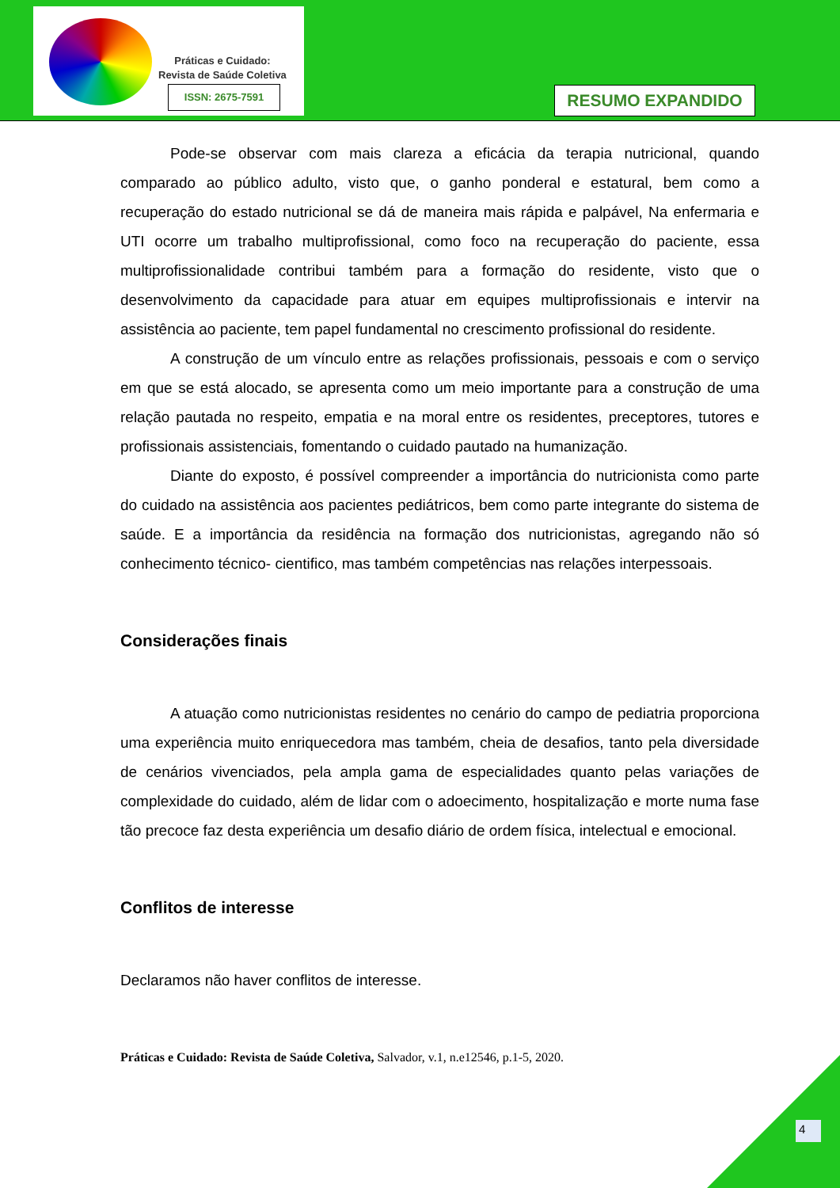Práticas e Cuidado:
Revista de Saúde Coletiva
ISSN: 2675-7591
RESUMO EXPANDIDO
Pode-se observar com mais clareza a eficácia da terapia nutricional, quando comparado ao público adulto, visto que, o ganho ponderal e estatural, bem como a recuperação do estado nutricional se dá de maneira mais rápida e palpável, Na enfermaria e UTI ocorre um trabalho multiprofissional, como foco na recuperação do paciente, essa multiprofissionalidade contribui também para a formação do residente, visto que o desenvolvimento da capacidade para atuar em equipes multiprofissionais e intervir na assistência ao paciente, tem papel fundamental no crescimento profissional do residente.
A construção de um vínculo entre as relações profissionais, pessoais e com o serviço em que se está alocado, se apresenta como um meio importante para a construção de uma relação pautada no respeito, empatia e na moral entre os residentes, preceptores, tutores e profissionais assistenciais, fomentando o cuidado pautado na humanização.
Diante do exposto, é possível compreender a importância do nutricionista como parte do cuidado na assistência aos pacientes pediátricos, bem como parte integrante do sistema de saúde. E a importância da residência na formação dos nutricionistas, agregando não só conhecimento técnico- cientifico, mas também competências nas relações interpessoais.
Considerações finais
A atuação como nutricionistas residentes no cenário do campo de pediatria proporciona uma experiência muito enriquecedora mas também, cheia de desafios, tanto pela diversidade de cenários vivenciados, pela ampla gama de especialidades quanto pelas variações de complexidade do cuidado, além de lidar com o adoecimento, hospitalização e morte numa fase tão precoce faz desta experiência um desafio diário de ordem física, intelectual e emocional.
Conflitos de interesse
Declaramos não haver conflitos de interesse.
Práticas e Cuidado: Revista de Saúde Coletiva, Salvador, v.1, n.e12546, p.1-5, 2020.
4